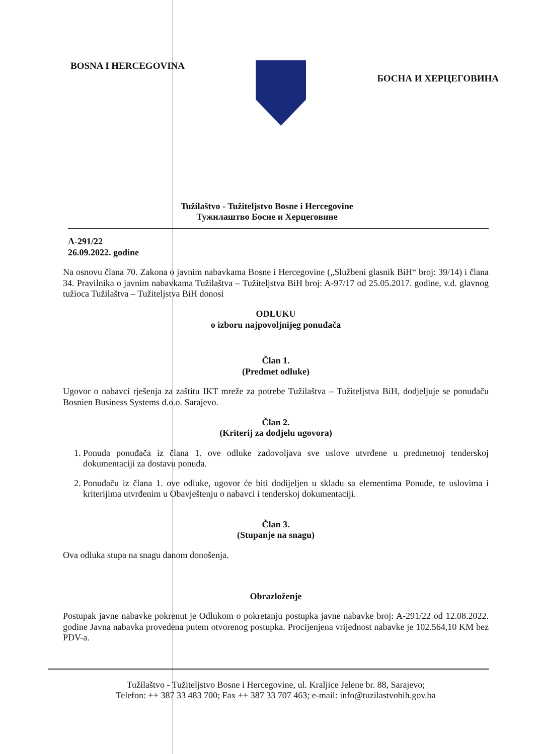BOSNA I HERCEGOVINA
БОСНА И ХЕРЦЕГОВИНА
Tužilaštvo - Tužiteljstvo Bosne i Hercegovine
Тужилаштво Босне и Херцеговине
A-291/22
26.09.2022. godine
Na osnovu člana 70. Zakona o javnim nabavkama Bosne i Hercegovine („Službeni glasnik BiH“ broj: 39/14) i člana 34. Pravilnika o javnim nabavkama Tužilaštva – Tužiteljstva BiH broj: A-97/17 od 25.05.2017. godine, v.d. glavnog tužioca Tužilaštva – Tužiteljstva BiH donosi
ODLUKU
o izboru najpovoljnijeg ponuđača
Član 1.
(Predmet odluke)
Ugovor o nabavci rješenja za zaštitu IKT mreže za potrebe Tužilaštva – Tužiteljstva BiH, dodjeljuje se ponuđaču Bosnien Business Systems d.o.o. Sarajevo.
Član 2.
(Kriterij za dodjelu ugovora)
1. Ponuda ponuđača iz člana 1. ove odluke zadovoljava sve uslove utvrđene u predmetnoj tenderskoj dokumentaciji za dostavu ponuda.
2. Ponuđaču iz člana 1. ove odluke, ugovor će biti dodijeljen u skladu sa elementima Ponude, te uslovima i kriterijima utvrđenim u Obavještenju o nabavci i tenderskoj dokumentaciji.
Član 3.
(Stupanje na snagu)
Ova odluka stupa na snagu danom donošenja.
Obrazloženje
Postupak javne nabavke pokrenut je Odlukom o pokretanju postupka javne nabavke broj: A-291/22 od 12.08.2022. godine Javna nabavka provedena putem otvorenog postupka. Procijenjena vrijednost nabavke je 102.564,10 KM bez PDV-a.
Tužilaštvo - Tužiteljstvo Bosne i Hercegovine, ul. Kraljice Jelene br. 88, Sarajevo;
Telefon: ++ 387 33 483 700; Fax ++ 387 33 707 463; e-mail: info@tuzilastvobih.gov.ba